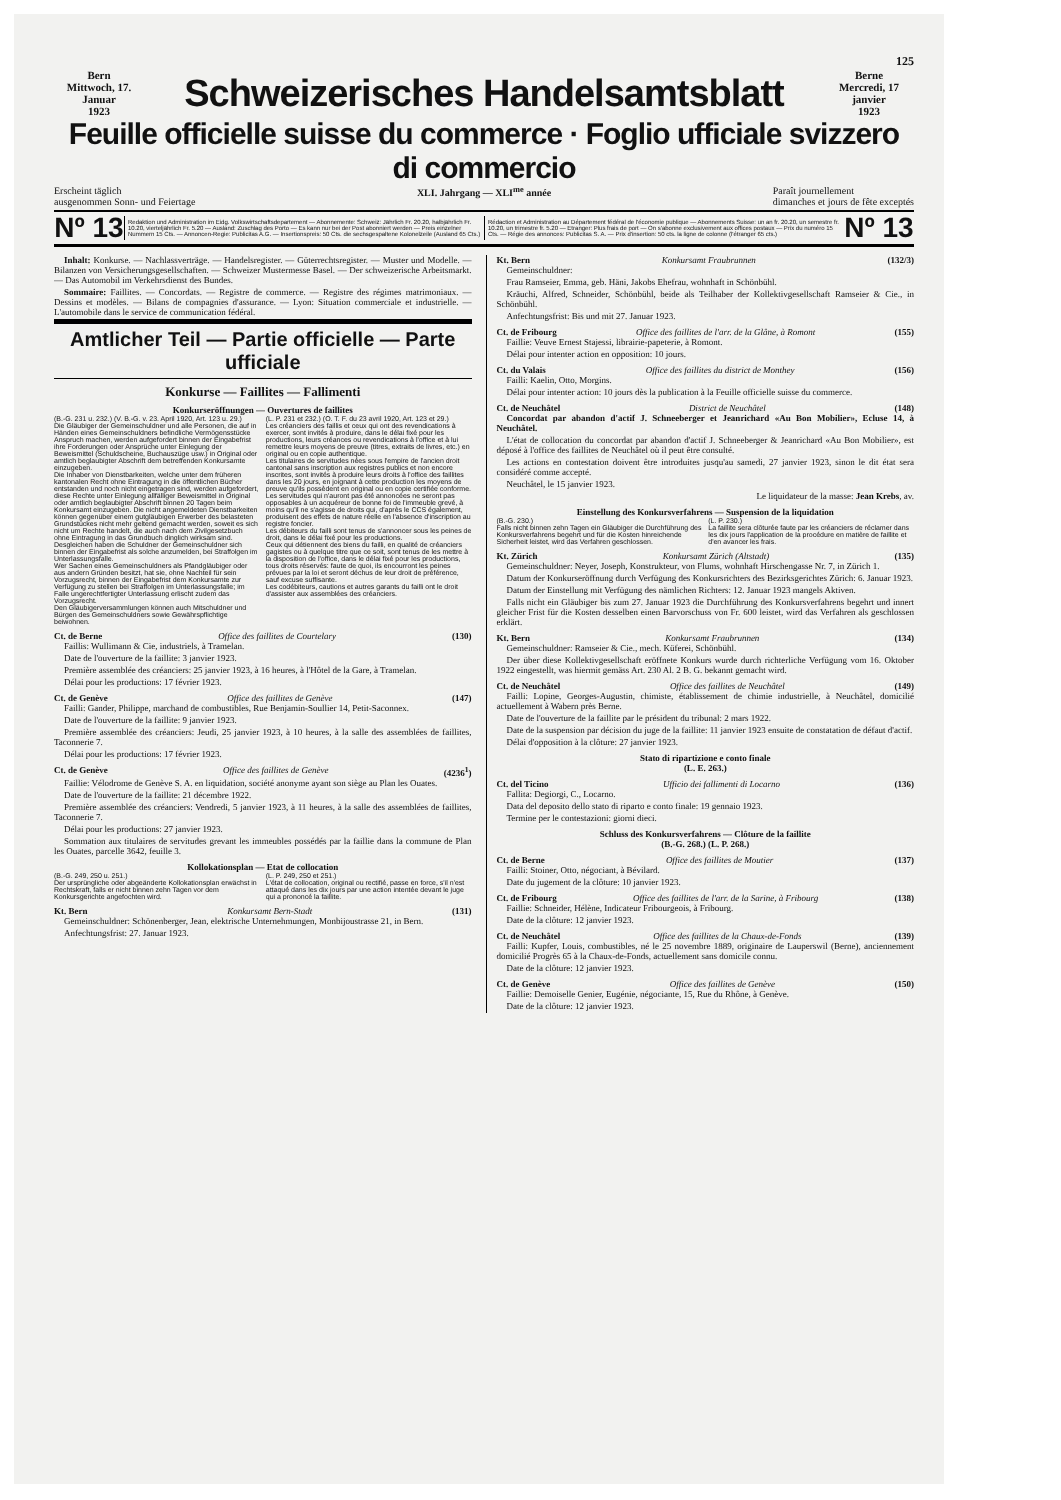125
Bern
Mittwoch, 17. Januar
1923
Schweizerisches Handelsamtsblatt
Berne
Mercredi, 17 janvier
1923
Feuille officielle suisse du commerce · Foglio ufficiale svizzero di commercio
Erscheint täglich
ausgenommen Sonn- und Feiertage XLI. Jahrgang — XLI<sup>me</sup> année Paraît journellement
dimanches et jours de fête exceptés
Nº 13
Redaktion und Administration im Eidg. Volkswirtschaftsdepartement — Abonnemente: Schweiz: Jährlich Fr. 20.20, halbjährlich Fr. 10.20, vierteljährlich Fr. 5.20 — Ausland: Zuschlag des Porto — Es kann nur bei der Post abonniert werden — Preis einzelner Nummern 15 Cts. — Annoncen-Regie: Publicitas A.G. — Insertionspreis: 50 Cts. die sechsgespaltene Kolonelzeile (Ausland 65 Cts.)
Rédaction et Administration au Département fédéral de l'économie publique — Abonnements Suisse: un an fr. 20.20, un semestre fr. 10.20, un trimestre fr. 5.20 — Etranger: Plus frais de port — On s'abonne exclusivement aux offices postaux — Prix du numéro 15 Cts. — Régie des annonces: Publicitas S. A. — Prix d'insertion: 50 cts. la ligne de colonne (l'étranger 65 cts.)
Nº 13
Inhalt: Konkurse. — Nachlassverträge. — Handelsregister. — Güterrechtsregister. — Muster und Modelle. — Bilanzen von Versicherungsgesellschaften. — Schweizer Mustermesse Basel. — Der schweizerische Arbeitsmarkt. — Das Automobil im Verkehrsdienst des Bundes.
Sommaire: Faillites. — Concordats. — Registre de commerce. — Registre des régimes matrimoniaux. — Dessins et modèles. — Bilans de compagnies d'assurance. — Lyon: Situation commerciale et industrielle. — L'automobile dans le service de communication fédéral.
Amtlicher Teil — Partie officielle — Parte ufficiale
Konkurse — Faillites — Fallimenti
Konkurseröffnungen — Ouvertures de faillites
(B.-G. 231 u. 232.) (V. B.-G. v. 23. April 1920, Art. 123 u. 29.)
Die Gläubiger der Gemeinschuldner und alle Personen, die auf in Händen eines Gemeinschuldners befindliche Vermögensstücke Anspruch machen, werden aufgefordert binnen der Eingabefrist ihre Forderungen oder Ansprüche unter Einlegung der Beweismittel (Schuldscheine, Buchauszüge usw.) in Original oder amtlich beglaubigter Abschrift dem betreffenden Konkursamte einzugeben.
Die Inhaber von Dienstbarkeiten, welche unter dem früheren kantonalen Recht ohne Eintragung in die öffentlichen Bücher entstanden und noch nicht eingetragen sind, werden aufgefordert, diese Rechte unter Einlegung allfälliger Beweismittel in Original oder amtlich beglaubigter Abschrift binnen 20 Tagen beim Konkursamt einzugeben. Die nicht angemeldeten Dienstbarkeiten können gegenüber einem gutgläubigen Erwerber des belasteten Grundstückes nicht mehr geltend gemacht werden, soweit es sich nicht um Rechte handelt, die auch nach dem Zivilgesetzbuch ohne Eintragung in das Grundbuch dinglich wirksam sind.
Desgleichen haben die Schuldner der Gemeinschuldner sich binnen der Eingabefrist als solche anzumelden, bei Straffolgen im Unterlassungsfalle.
Wer Sachen eines Gemeinschuldners als Pfandgläubiger oder aus andern Gründen besitzt, hat sie, ohne Nachteil für sein Vorzugsrecht, binnen der Eingabefrist dem Konkursamte zur Verfügung zu stellen bei Straffolgen im Unterlassungsfalle; im Falle ungerechtfertigter Unterlassung erlischt zudem das Vorzugsrecht.
Den Gläubigerversammlungen können auch Mitschuldner und Bürgen des Gemeinschuldners sowie Gewährspflichtige beiwohnen.
(L. P. 231 et 232.) (O. T. F. du 23 avril 1920, Art. 123 et 29.)
Les créanciers des faillis et ceux qui ont des revendications à exercer, sont invités à produire, dans le délai fixé pour les productions, leurs créances ou revendications à l'office et à lui remettre leurs moyens de preuve (titres, extraits de livres, etc.) en original ou en copie authentique.
Les titulaires de servitudes nées sous l'empire de l'ancien droit cantonal sans inscription aux registres publics et non encore inscrites, sont invités à produire leurs droits à l'office des faillites dans les 20 jours, en joignant à cette production les moyens de preuve qu'ils possèdent en original ou en copie certifiée conforme. Les servitudes qui n'auront pas été annoncées ne seront pas opposables à un acquéreur de bonne foi de l'immeuble grevé, à moins qu'il ne s'agisse de droits qui, d'après le CCS également, produisent des effets de nature réelle en l'absence d'inscription au registre foncier.
Les débiteurs du failli sont tenus de s'annoncer sous les peines de droit, dans le délai fixé pour les productions.
Ceux qui détiennent des biens du failli, en qualité de créanciers gagistes ou à quelque titre que ce soit, sont tenus de les mettre à la disposition de l'office, dans le délai fixé pour les productions, tous droits réservés: faute de quoi, ils encourront les peines prévues par la loi et seront déchus de leur droit de préférence, sauf excuse suffisante.
Les codébiteurs, cautions et autres garants du failli ont le droit d'assister aux assemblées des créanciers.
Ct. de Berne Office des faillites de Courtelary (130)
Faillis: Wullimann & Cie, industriels, à Tramelan.
Date de l'ouverture de la faillite: 3 janvier 1923.
Première assemblée des créanciers: 25 janvier 1923, à 16 heures, à l'Hôtel de la Gare, à Tramelan.
Délai pour les productions: 17 février 1923.
Ct. de Genève Office des faillites de Genève (147)
Failli: Gander, Philippe, marchand de combustibles, Rue Benjamin-Soullier 14, Petit-Saconnex.
Date de l'ouverture de la faillite: 9 janvier 1923.
Première assemblée des créanciers: Jeudi, 25 janvier 1923, à 10 heures, à la salle des assemblées de faillites, Taconnerie 7.
Délai pour les productions: 17 février 1923.
Ct. de Genève Office des faillites de Genève (4236<sup>1</sup>)
Faillie: Vélodrome de Genève S. A. en liquidation, société anonyme ayant son siège au Plan les Ouates.
Date de l'ouverture de la faillite: 21 décembre 1922.
Première assemblée des créanciers: Vendredi, 5 janvier 1923, à 11 heures, à la salle des assemblées de faillites, Taconnerie 7.
Délai pour les productions: 27 janvier 1923.
Sommation aux titulaires de servitudes grevant les immeubles possédés par la faillie dans la commune de Plan les Ouates, parcelle 3642, feuille 3.
Kollokationsplan — Etat de collocation
(B.-G. 249, 250 u. 251.)
Der ursprüngliche oder abgeänderte Kollokationsplan erwächst in Rechtskraft, falls er nicht binnen zehn Tagen vor dem Konkursgerichte angefochten wird.
(L. P. 249, 250 et 251.)
L'état de collocation, original ou rectifié, passe en force, s'il n'est attaqué dans les dix jours par une action intentée devant le juge qui a prononcé la faillite.
Kt. Bern Konkursamt Bern-Stadt (131)
Gemeinschuldner: Schönenberger, Jean, elektrische Unternehmungen, Monbijoustrasse 21, in Bern.
Anfechtungsfrist: 27. Januar 1923.
Kt. Bern Konkursamt Fraubrunnen (132/3)
Gemeinschuldner:
Frau Ramseier, Emma, geb. Häni, Jakobs Ehefrau, wohnhaft in Schönbühl.
Kräuchi, Alfred, Schneider, Schönbühl, beide als Teilhaber der Kollektivgesellschaft Ramseier & Cie., in Schönbühl.
Anfechtungsfrist: Bis und mit 27. Januar 1923.
Ct. de Fribourg Office des faillites de l'arr. de la Glâne, à Romont (155)
Faillie: Veuve Ernest Stajessi, librairie-papeterie, à Romont.
Délai pour intenter action en opposition: 10 jours.
Ct. du Valais Office des faillites du district de Monthey (156)
Failli: Kaelin, Otto, Morgins.
Délai pour intenter action: 10 jours dès la publication à la Feuille officielle suisse du commerce.
Ct. de Neuchâtel District de Neuchâtel (148)
Concordat par abandon d'actif J. Schneeberger et Jeanrichard «Au Bon Mobilier», Ecluse 14, à Neuchâtel.
L'état de collocation du concordat par abandon d'actif J. Schneeberger & Jeanrichard «Au Bon Mobilier», est déposé à l'office des faillites de Neuchâtel où il peut être consulté.
Les actions en contestation doivent être introduites jusqu'au samedi, 27 janvier 1923, sinon le dit état sera considéré comme accepté.
Neuchâtel, le 15 janvier 1923.
Le liquidateur de la masse: Jean Krebs, av.
Einstellung des Konkursverfahrens — Suspension de la liquidation
(B.-G. 230.)
Falls nicht binnen zehn Tagen ein Gläubiger die Durchführung des Konkursverfahrens begehrt und für die Kosten hinreichende Sicherheit leistet, wird das Verfahren geschlossen.
(L. P. 230.)
La faillite sera clôturée faute par les créanciers de réclamer dans les dix jours l'application de la procédure en matière de faillite et d'en avancer les frais.
Kt. Zürich Konkursamt Zürich (Altstadt) (135)
Gemeinschuldner: Neyer, Joseph, Konstrukteur, von Flums, wohnhaft Hirschengasse Nr. 7, in Zürich 1.
Datum der Konkurseröffnung durch Verfügung des Konkursrichters des Bezirksgerichtes Zürich: 6. Januar 1923.
Datum der Einstellung mit Verfügung des nämlichen Richters: 12. Januar 1923 mangels Aktiven.
Falls nicht ein Gläubiger bis zum 27. Januar 1923 die Durchführung des Konkursverfahrens begehrt und innert gleicher Frist für die Kosten desselben einen Barvorschuss von Fr. 600 leistet, wird das Verfahren als geschlossen erklärt.
Kt. Bern Konkursamt Fraubrunnen (134)
Gemeinschuldner: Ramseier & Cie., mech. Küferei, Schönbühl.
Der über diese Kollektivgesellschaft eröffnete Konkurs wurde durch richterliche Verfügung vom 16. Oktober 1922 eingestellt, was hiermit gemäss Art. 230 Al. 2 B. G. bekannt gemacht wird.
Ct. de Neuchâtel Office des faillites de Neuchâtel (149)
Failli: Lopine, Georges-Augustin, chimiste, établissement de chimie industrielle, à Neuchâtel, domicilié actuellement à Wabern près Berne.
Date de l'ouverture de la faillite par le président du tribunal: 2 mars 1922.
Date de la suspension par décision du juge de la faillite: 11 janvier 1923 ensuite de constatation de défaut d'actif.
Délai d'opposition à la clôture: 27 janvier 1923.
Stato di ripartizione e conto finale
(L. E. 263.)
Ct. del Ticino Ufficio dei fallimenti di Locarno (136)
Fallita: Degiorgi, C., Locarno.
Data del deposito dello stato di riparto e conto finale: 19 gennaio 1923.
Termine per le contestazioni: giorni dieci.
Schluss des Konkursverfahrens — Clôture de la faillite
(B.-G. 268.) (L. P. 268.)
Ct. de Berne Office des faillites de Moutier (137)
Failli: Stoiner, Otto, négociant, à Bévilard.
Date du jugement de la clôture: 10 janvier 1923.
Ct. de Fribourg Office des faillites de l'arr. de la Sarine, à Fribourg (138)
Faillie: Schneider, Hélène, Indicateur Fribourgeois, à Fribourg.
Date de la clôture: 12 janvier 1923.
Ct. de Neuchâtel Office des faillites de la Chaux-de-Fonds (139)
Failli: Kupfer, Louis, combustibles, né le 25 novembre 1889, originaire de Lauperswil (Berne), anciennement domicilié Progrès 65 à la Chaux-de-Fonds, actuellement sans domicile connu.
Date de la clôture: 12 janvier 1923.
Ct. de Genève Office des faillites de Genève (150)
Faillie: Demoiselle Genier, Eugénie, négociante, 15, Rue du Rhône, à Genève.
Date de la clôture: 12 janvier 1923.